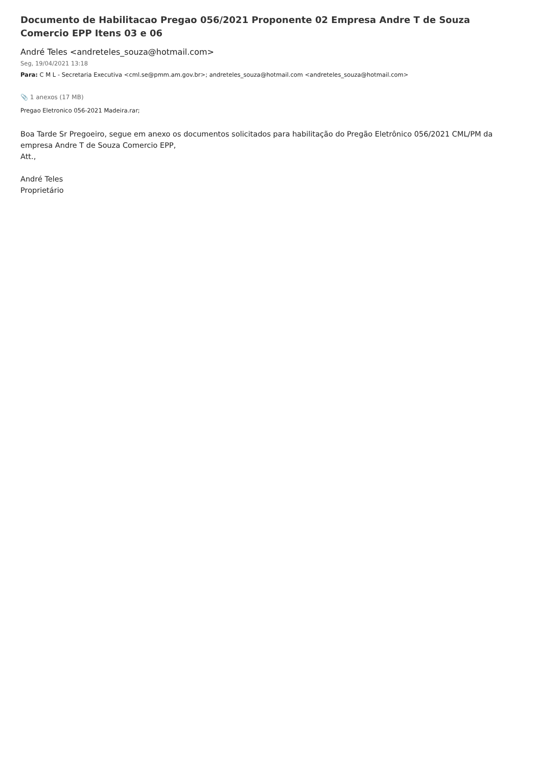Documento de Habilitacao Pregao 056/2021 Proponente 02 Empresa Andre T de Souza Comercio EPP Itens 03 e 06
André Teles <andreteles_souza@hotmail.com>
Seg, 19/04/2021 13:18
Para: C M L - Secretaria Executiva <cml.se@pmm.am.gov.br>; andreteles_souza@hotmail.com <andreteles_souza@hotmail.com>
📎 1 anexos (17 MB)
Pregao Eletronico 056-2021 Madeira.rar;
Boa Tarde Sr Pregoeiro, segue em anexo os documentos solicitados para habilitação do Pregão Eletrônico 056/2021 CML/PM da empresa Andre T de Souza Comercio EPP,
Att.,
André Teles
Proprietário